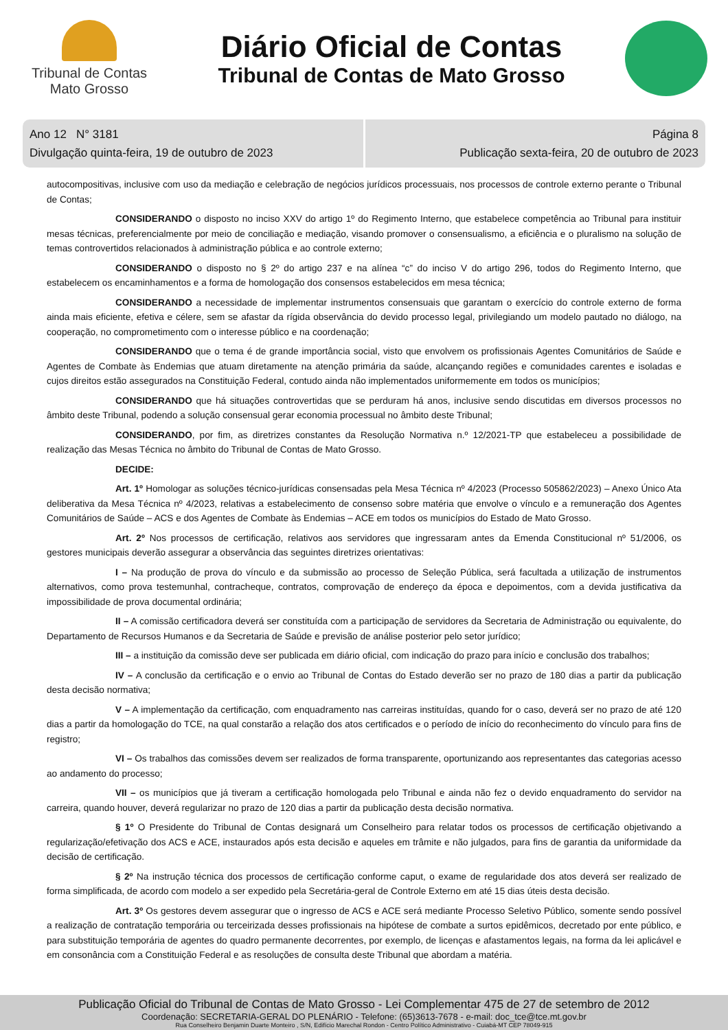Tribunal de Contas
Mato Grosso
Diário Oficial de Contas
Tribunal de Contas de Mato Grosso
Ano 12 N° 3181
Divulgação quinta-feira, 19 de outubro de 2023
Página 8
Publicação sexta-feira, 20 de outubro de 2023
autocompositivas, inclusive com uso da mediação e celebração de negócios jurídicos processuais, nos processos de controle externo perante o Tribunal de Contas;
CONSIDERANDO o disposto no inciso XXV do artigo 1º do Regimento Interno, que estabelece competência ao Tribunal para instituir mesas técnicas, preferencialmente por meio de conciliação e mediação, visando promover o consensualismo, a eficiência e o pluralismo na solução de temas controvertidos relacionados à administração pública e ao controle externo;
CONSIDERANDO o disposto no § 2º do artigo 237 e na alínea “c” do inciso V do artigo 296, todos do Regimento Interno, que estabelecem os encaminhamentos e a forma de homologação dos consensos estabelecidos em mesa técnica;
CONSIDERANDO a necessidade de implementar instrumentos consensuais que garantam o exercício do controle externo de forma ainda mais eficiente, efetiva e célere, sem se afastar da rígida observância do devido processo legal, privilegiando um modelo pautado no diálogo, na cooperação, no comprometimento com o interesse público e na coordenação;
CONSIDERANDO que o tema é de grande importância social, visto que envolvem os profissionais Agentes Comunitários de Saúde e Agentes de Combate às Endemias que atuam diretamente na atenção primária da saúde, alcançando regiões e comunidades carentes e isoladas e cujos direitos estão assegurados na Constituição Federal, contudo ainda não implementados uniformemente em todos os municípios;
CONSIDERANDO que há situações controvertidas que se perduram há anos, inclusive sendo discutidas em diversos processos no âmbito deste Tribunal, podendo a solução consensual gerar economia processual no âmbito deste Tribunal;
CONSIDERANDO, por fim, as diretrizes constantes da Resolução Normativa n.º 12/2021-TP que estabeleceu a possibilidade de realização das Mesas Técnica no âmbito do Tribunal de Contas de Mato Grosso.
DECIDE:
Art. 1º Homologar as soluções técnico-jurídicas consensadas pela Mesa Técnica nº 4/2023 (Processo 505862/2023) – Anexo Único Ata deliberativa da Mesa Técnica nº 4/2023, relativas a estabelecimento de consenso sobre matéria que envolve o vínculo e a remuneração dos Agentes Comunitários de Saúde – ACS e dos Agentes de Combate às Endemias – ACE em todos os municípios do Estado de Mato Grosso.
Art. 2º Nos processos de certificação, relativos aos servidores que ingressaram antes da Emenda Constitucional nº 51/2006, os gestores municipais deverão assegurar a observância das seguintes diretrizes orientativas:
I – Na produção de prova do vínculo e da submissão ao processo de Seleção Pública, será facultada a utilização de instrumentos alternativos, como prova testemunhal, contracheque, contratos, comprovação de endereço da época e depoimentos, com a devida justificativa da impossibilidade de prova documental ordinária;
II – A comissão certificadora deverá ser constituída com a participação de servidores da Secretaria de Administração ou equivalente, do Departamento de Recursos Humanos e da Secretaria de Saúde e previsão de análise posterior pelo setor jurídico;
III – a instituição da comissão deve ser publicada em diário oficial, com indicação do prazo para início e conclusão dos trabalhos;
IV – A conclusão da certificação e o envio ao Tribunal de Contas do Estado deverão ser no prazo de 180 dias a partir da publicação desta decisão normativa;
V – A implementação da certificação, com enquadramento nas carreiras instituídas, quando for o caso, deverá ser no prazo de até 120 dias a partir da homologação do TCE, na qual constarão a relação dos atos certificados e o período de início do reconhecimento do vínculo para fins de registro;
VI – Os trabalhos das comissões devem ser realizados de forma transparente, oportunizando aos representantes das categorias acesso ao andamento do processo;
VII – os municípios que já tiveram a certificação homologada pelo Tribunal e ainda não fez o devido enquadramento do servidor na carreira, quando houver, deverá regularizar no prazo de 120 dias a partir da publicação desta decisão normativa.
§ 1º O Presidente do Tribunal de Contas designará um Conselheiro para relatar todos os processos de certificação objetivando a regularização/efetivação dos ACS e ACE, instaurados após esta decisão e aqueles em trâmite e não julgados, para fins de garantia da uniformidade da decisão de certificação.
§ 2º Na instrução técnica dos processos de certificação conforme caput, o exame de regularidade dos atos deverá ser realizado de forma simplificada, de acordo com modelo a ser expedido pela Secretária-geral de Controle Externo em até 15 dias úteis desta decisão.
Art. 3º Os gestores devem assegurar que o ingresso de ACS e ACE será mediante Processo Seletivo Público, somente sendo possível a realização de contratação temporária ou terceirizada desses profissionais na hipótese de combate a surtos epidêmicos, decretado por ente público, e para substituição temporária de agentes do quadro permanente decorrentes, por exemplo, de licenças e afastamentos legais, na forma da lei aplicável e em consonância com a Constituição Federal e as resoluções de consulta deste Tribunal que abordam a matéria.
Publicação Oficial do Tribunal de Contas de Mato Grosso - Lei Complementar 475 de 27 de setembro de 2012
Coordenação: SECRETARIA-GERAL DO PLENÁRIO - Telefone: (65)3613-7678 - e-mail: doc_tce@tce.mt.gov.br
Rua Conselheiro Benjamin Duarte Monteiro , S/N, Edifício Marechal Rondon - Centro Político Administrativo - Cuiabá-MT CEP 78049-915